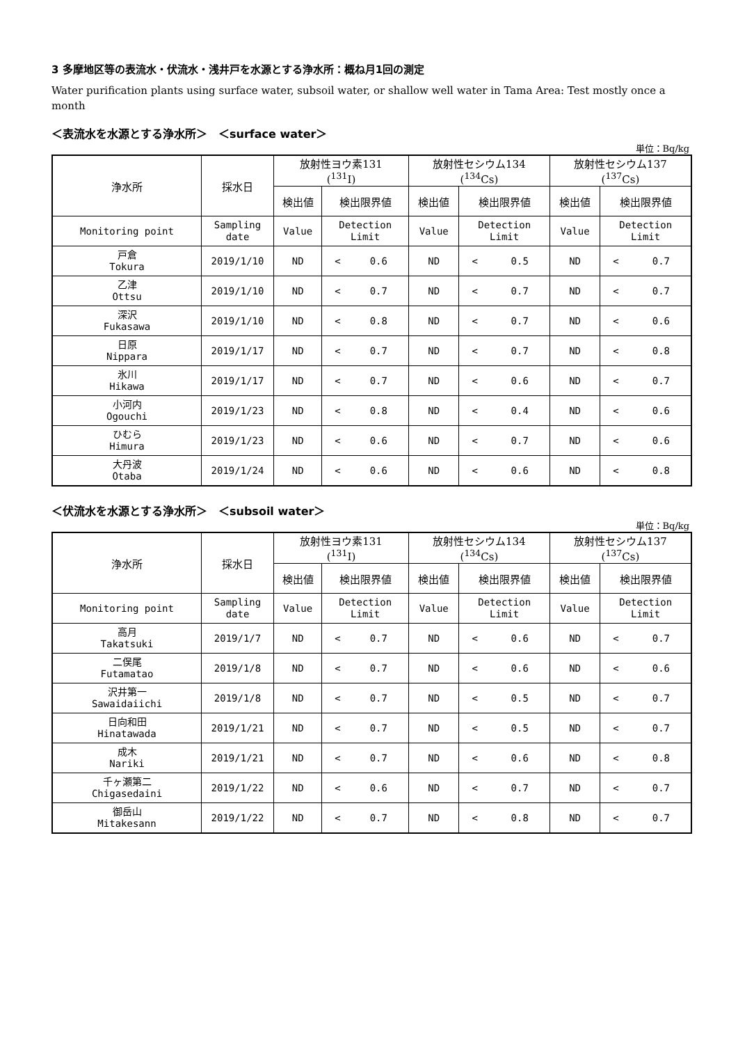3 多摩地区等の表流水・伏流水・浅井戸を水源とする浄水所：概ね月1回の測定
Water purification plants using surface water, subsoil water, or shallow well water in Tama Area: Test mostly once a month
＜表流水を水源とする浄水所＞　＜surface water＞
単位：Bq/kg
| 浄水所 | 採水日 | 放射性ヨウ素131 (<sup>131</sup>I) | | 放射性セシウム134 (<sup>134</sup>Cs) | | 放射性セシウム137 (<sup>137</sup>Cs) | |
| --- | --- | --- | --- | --- | --- | --- | --- |
| | | 検出値 | 検出限界値 | 検出値 | 検出限界値 | 検出値 | 検出限界値 |
| Monitoring point | Sampling date | Value | Detection Limit | Value | Detection Limit | Value | Detection Limit |
| 戸倉 Tokura | 2019/1/10 | ND | < 0.6 | ND | < 0.5 | ND | < 0.7 |
| 乙津 Ottsu | 2019/1/10 | ND | < 0.7 | ND | < 0.7 | ND | < 0.7 |
| 深沢 Fukasawa | 2019/1/10 | ND | < 0.8 | ND | < 0.7 | ND | < 0.6 |
| 日原 Nippara | 2019/1/17 | ND | < 0.7 | ND | < 0.7 | ND | < 0.8 |
| 氷川 Hikawa | 2019/1/17 | ND | < 0.7 | ND | < 0.6 | ND | < 0.7 |
| 小河内 Ogouchi | 2019/1/23 | ND | < 0.8 | ND | < 0.4 | ND | < 0.6 |
| ひむら Himura | 2019/1/23 | ND | < 0.6 | ND | < 0.7 | ND | < 0.6 |
| 大丹波 Otaba | 2019/1/24 | ND | < 0.6 | ND | < 0.6 | ND | < 0.8 |
＜伏流水を水源とする浄水所＞　＜subsoil water＞
単位：Bq/kg
| 浄水所 | 採水日 | 放射性ヨウ素131 (<sup>131</sup>I) | | 放射性セシウム134 (<sup>134</sup>Cs) | | 放射性セシウム137 (<sup>137</sup>Cs) | |
| --- | --- | --- | --- | --- | --- | --- | --- |
| | | 検出値 | 検出限界値 | 検出値 | 検出限界値 | 検出値 | 検出限界値 |
| Monitoring point | Sampling date | Value | Detection Limit | Value | Detection Limit | Value | Detection Limit |
| 高月 Takatsuki | 2019/1/7 | ND | < 0.7 | ND | < 0.6 | ND | < 0.7 |
| 二俣尾 Futamatao | 2019/1/8 | ND | < 0.7 | ND | < 0.6 | ND | < 0.6 |
| 沢井第一 Sawaidaiichi | 2019/1/8 | ND | < 0.7 | ND | < 0.5 | ND | < 0.7 |
| 日向和田 Hinatawada | 2019/1/21 | ND | < 0.7 | ND | < 0.5 | ND | < 0.7 |
| 成木 Nariki | 2019/1/21 | ND | < 0.7 | ND | < 0.6 | ND | < 0.8 |
| 千ヶ瀬第二 Chigasedaini | 2019/1/22 | ND | < 0.6 | ND | < 0.7 | ND | < 0.7 |
| 御岳山 Mitakesann | 2019/1/22 | ND | < 0.7 | ND | < 0.8 | ND | < 0.7 |